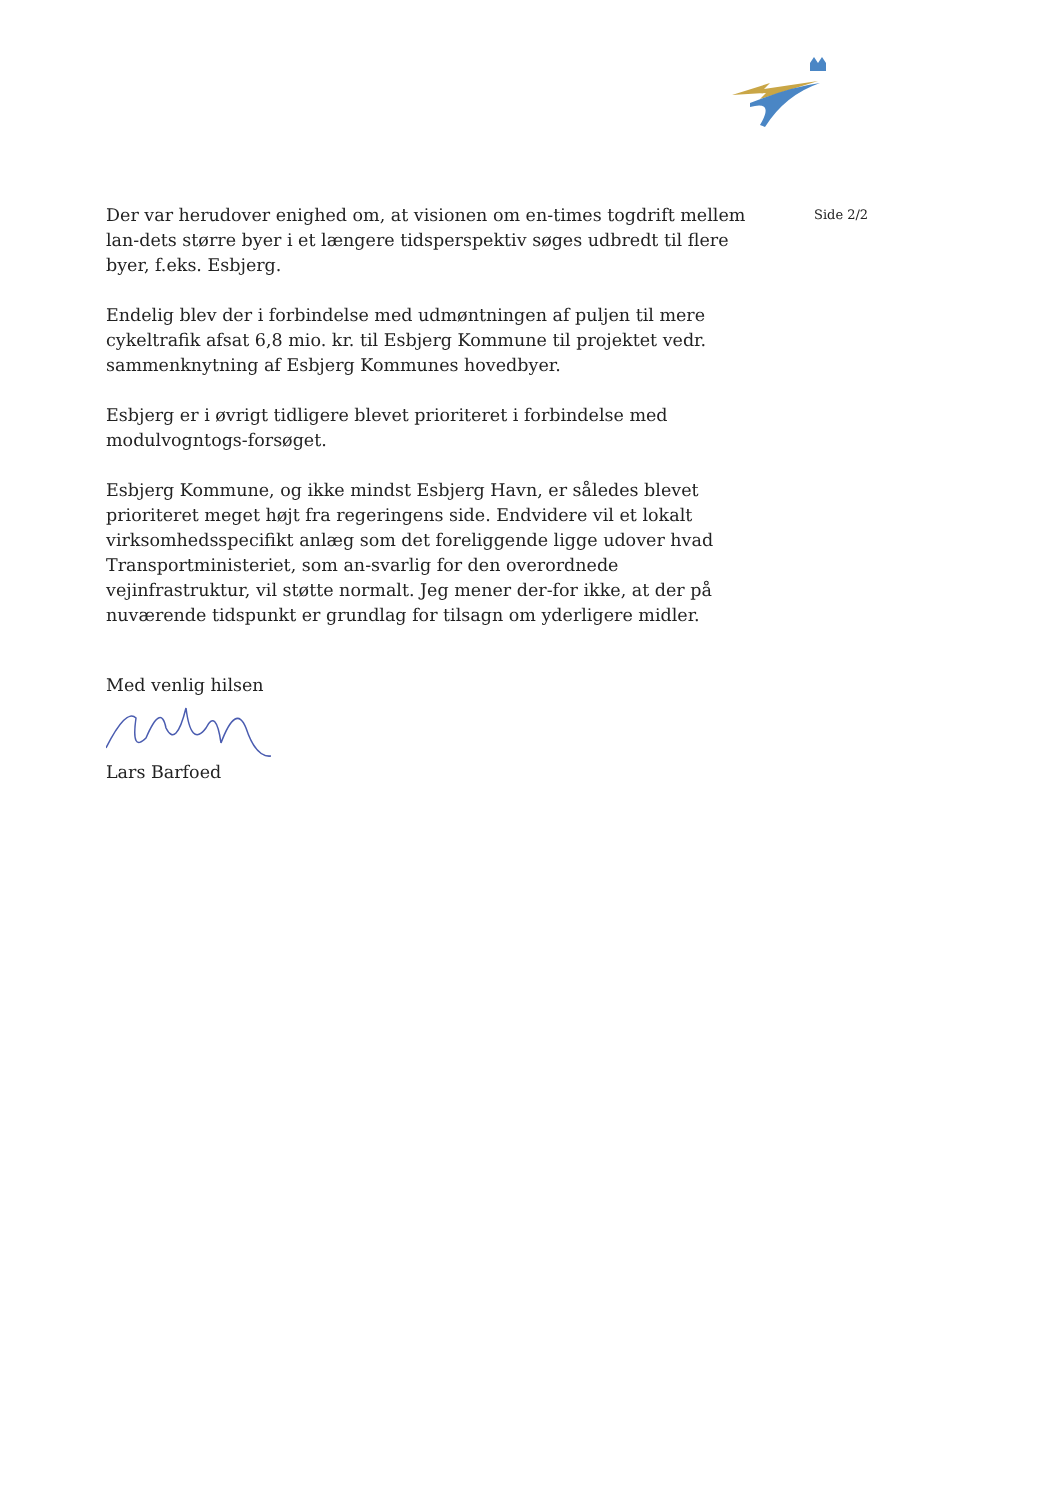Der var herudover enighed om, at visionen om en-times togdrift mellem lan-dets større byer i et længere tidsperspektiv søges udbredt til flere byer, f.eks. Esbjerg.
Endelig blev der i forbindelse med udmøntningen af puljen til mere cykeltrafik afsat 6,8 mio. kr. til Esbjerg Kommune til projektet vedr. sammenknytning af Esbjerg Kommunes hovedbyer.
Esbjerg er i øvrigt tidligere blevet prioriteret i forbindelse med modulvogntogs-forsøget.
Esbjerg Kommune, og ikke mindst Esbjerg Havn, er således blevet prioriteret meget højt fra regeringens side. Endvidere vil et lokalt virksomhedsspecifikt anlæg som det foreliggende ligge udover hvad Transportministeriet, som an-svarlig for den overordnede vejinfrastruktur, vil støtte normalt. Jeg mener der-for ikke, at der på nuværende tidspunkt er grundlag for tilsagn om yderligere midler.
Med venlig hilsen
Lars Barfoed
Side 2/2